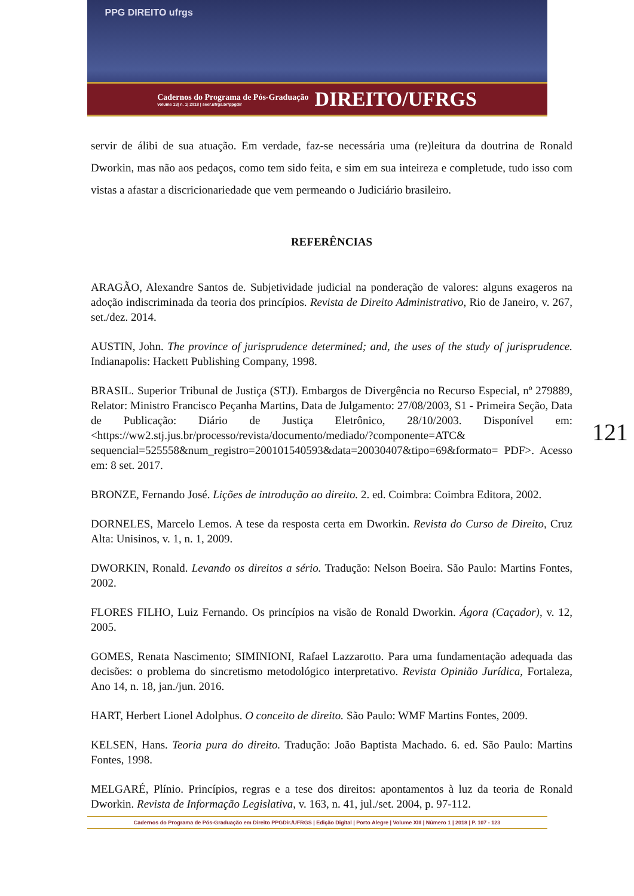PPG DIREITO ufrgs
Cadernos do Programa de Pós-Graduação
volume 13| n. 1| 2018 | seer.ufrgs.br/ppgdir
DIREITO/UFRGS
servir de álibi de sua atuação. Em verdade, faz-se necessária uma (re)leitura da doutrina de Ronald Dworkin, mas não aos pedaços, como tem sido feita, e sim em sua inteireza e completude, tudo isso com vistas a afastar a discricionariedade que vem permeando o Judiciário brasileiro.
REFERÊNCIAS
ARAGÃO, Alexandre Santos de. Subjetividade judicial na ponderação de valores: alguns exageros na adoção indiscriminada da teoria dos princípios. Revista de Direito Administrativo, Rio de Janeiro, v. 267, set./dez. 2014.
AUSTIN, John. The province of jurisprudence determined; and, the uses of the study of jurisprudence. Indianapolis: Hackett Publishing Company, 1998.
BRASIL. Superior Tribunal de Justiça (STJ). Embargos de Divergência no Recurso Especial, nº 279889, Relator: Ministro Francisco Peçanha Martins, Data de Julgamento: 27/08/2003, S1 - Primeira Seção, Data de Publicação: Diário de Justiça Eletrônico, 28/10/2003. Disponível em: <https://ww2.stj.jus.br/processo/revista/documento/mediado/?componente=ATC& sequencial=525558&num_registro=200101540593&data=20030407&tipo=69&formato= PDF>. Acesso em: 8 set. 2017.
BRONZE, Fernando José. Lições de introdução ao direito. 2. ed. Coimbra: Coimbra Editora, 2002.
DORNELES, Marcelo Lemos. A tese da resposta certa em Dworkin. Revista do Curso de Direito, Cruz Alta: Unisinos, v. 1, n. 1, 2009.
DWORKIN, Ronald. Levando os direitos a sério. Tradução: Nelson Boeira. São Paulo: Martins Fontes, 2002.
FLORES FILHO, Luiz Fernando. Os princípios na visão de Ronald Dworkin. Ágora (Caçador), v. 12, 2005.
GOMES, Renata Nascimento; SIMINIONI, Rafael Lazzarotto. Para uma fundamentação adequada das decisões: o problema do sincretismo metodológico interpretativo. Revista Opinião Jurídica, Fortaleza, Ano 14, n. 18, jan./jun. 2016.
HART, Herbert Lionel Adolphus. O conceito de direito. São Paulo: WMF Martins Fontes, 2009.
KELSEN, Hans. Teoria pura do direito. Tradução: João Baptista Machado. 6. ed. São Paulo: Martins Fontes, 1998.
MELGARÉ, Plínio. Princípios, regras e a tese dos direitos: apontamentos à luz da teoria de Ronald Dworkin. Revista de Informação Legislativa, v. 163, n. 41, jul./set. 2004, p. 97-112.
121
Cadernos do Programa de Pós-Graduação em Direito PPGDir./UFRGS | Edição Digital | Porto Alegre | Volume XIII | Número 1 | 2018 | P. 107 - 123